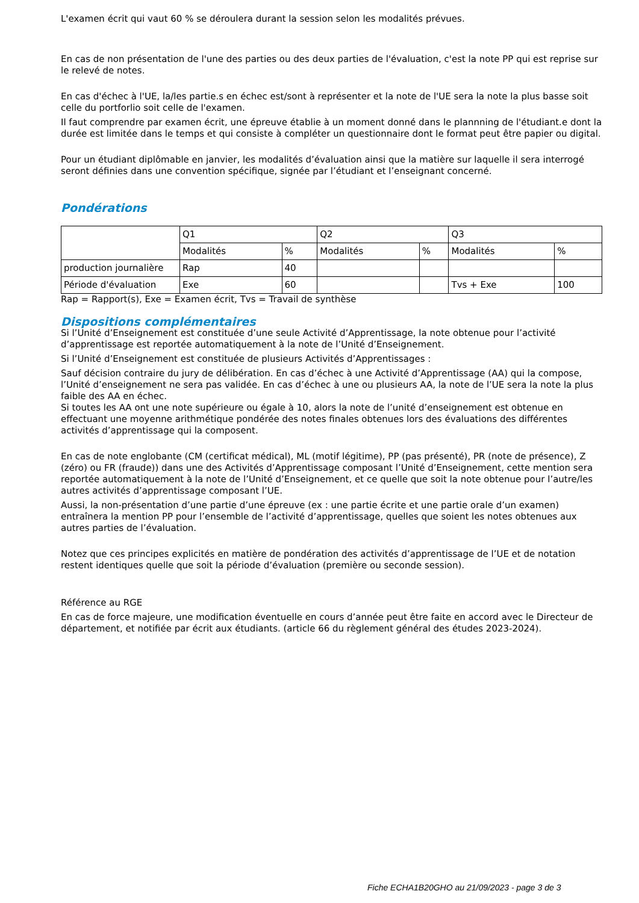L'examen écrit qui vaut 60 % se déroulera durant la session selon les modalités prévues.
En cas de non présentation de l'une des parties ou des deux parties de l'évaluation, c'est la note PP qui est reprise sur le relevé de notes.
En cas d'échec à l'UE, la/les partie.s en échec est/sont à représenter et la note de l'UE sera la note la plus basse soit celle du portforlio soit celle de l'examen.
Il faut comprendre par examen écrit, une épreuve établie à un moment donné dans le plannning de l'étudiant.e dont la durée est limitée dans le temps et qui consiste à compléter un questionnaire dont le format peut être papier ou digital.
Pour un étudiant diplômable en janvier, les modalités d’évaluation ainsi que la matière sur laquelle il sera interrogé seront définies dans une convention spécifique, signée par l’étudiant et l’enseignant concerné.
Pondérations
| | Q1 | | Q2 | | Q3 | |
| | Modalités | % | Modalités | % | Modalités | % |
| production journalière | Rap | 40 | | | | |
| Période d'évaluation | Exe | 60 | | | Tvs + Exe | 100 |
Rap = Rapport(s), Exe = Examen écrit, Tvs = Travail de synthèse
Dispositions complémentaires
Si l’Unité d’Enseignement est constituée d’une seule Activité d’Apprentissage, la note obtenue pour l’activité d’apprentissage est reportée automatiquement à la note de l’Unité d’Enseignement.
Si l’Unité d’Enseignement est constituée de plusieurs Activités d’Apprentissages :
Sauf décision contraire du jury de délibération. En cas d’échec à une Activité d’Apprentissage (AA) qui la compose, l’Unité d’enseignement ne sera pas validée. En cas d’échec à une ou plusieurs AA, la note de l’UE sera la note la plus faible des AA en échec.
Si toutes les AA ont une note supérieure ou égale à 10, alors la note de l’unité d’enseignement est obtenue en effectuant une moyenne arithmétique pondérée des notes finales obtenues lors des évaluations des différentes activités d’apprentissage qui la composent.
En cas de note englobante (CM (certificat médical), ML (motif légitime), PP (pas présenté), PR (note de présence), Z (zéro) ou FR (fraude)) dans une des Activités d’Apprentissage composant l’Unité d’Enseignement, cette mention sera reportée automatiquement à la note de l’Unité d’Enseignement, et ce quelle que soit la note obtenue pour l’autre/les autres activités d’apprentissage composant l’UE.
Aussi, la non-présentation d’une partie d’une épreuve (ex : une partie écrite et une partie orale d’un examen) entraînera la mention PP pour l’ensemble de l’activité d’apprentissage, quelles que soient les notes obtenues aux autres parties de l’évaluation.
Notez que ces principes explicités en matière de pondération des activités d’apprentissage de l’UE et de notation restent identiques quelle que soit la période d’évaluation (première ou seconde session).
Référence au RGE
En cas de force majeure, une modification éventuelle en cours d’année peut être faite en accord avec le Directeur de département, et notifiée par écrit aux étudiants. (article 66 du règlement général des études 2023-2024).
Fiche ECHA1B20GHO au 21/09/2023 - page 3 de 3